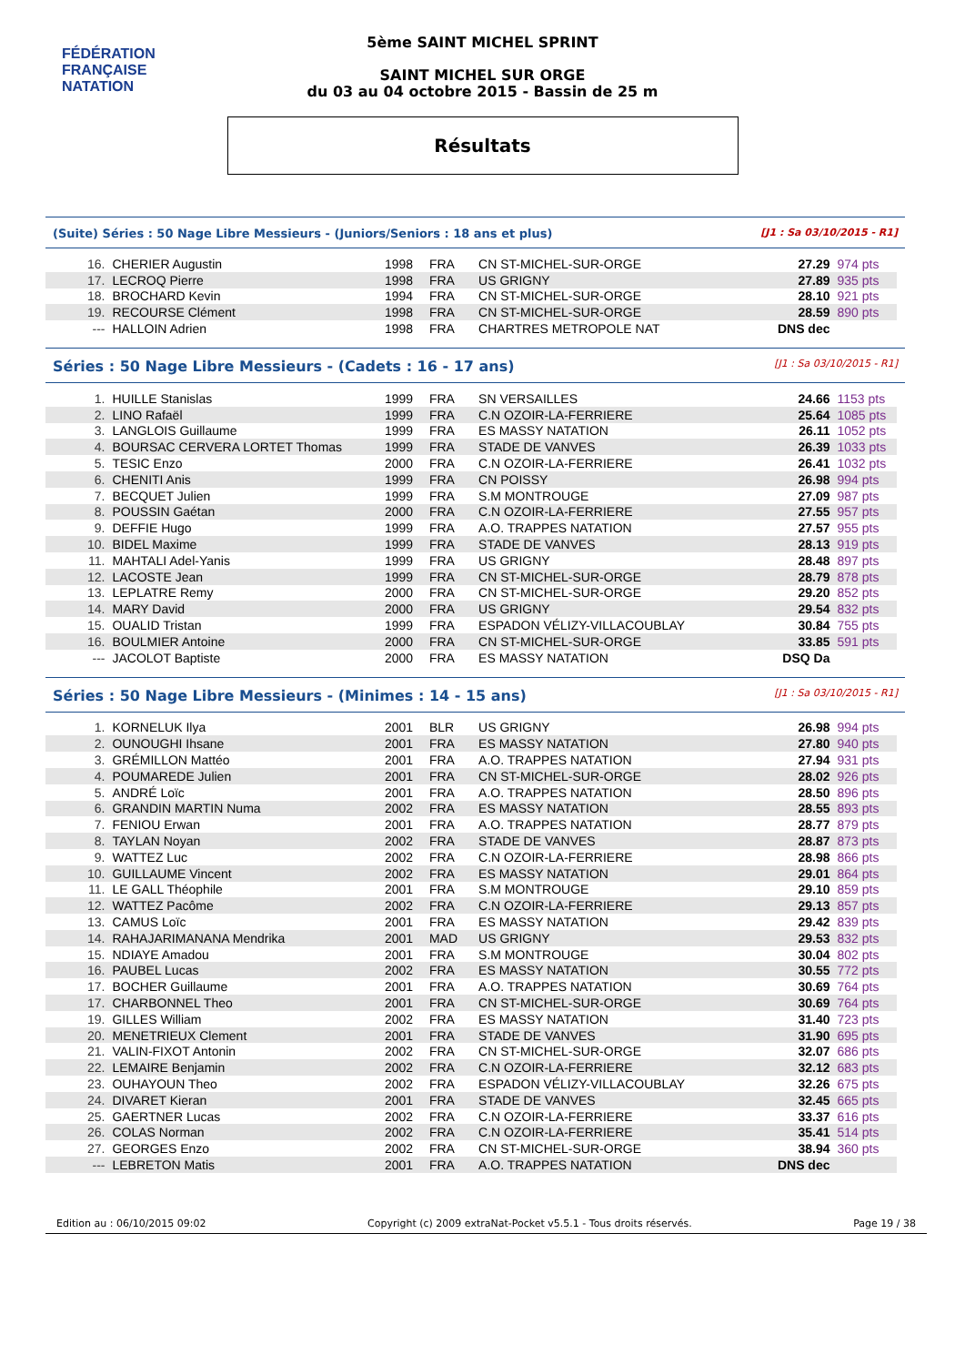FÉDÉRATION FRANÇAISE
NATATION
5ème SAINT MICHEL SPRINT
SAINT MICHEL SUR ORGE
du 03 au 04 octobre 2015 - Bassin de 25 m
Résultats
(Suite) Séries : 50 Nage Libre Messieurs - (Juniors/Seniors : 18 ans et plus) [J1 : Sa 03/10/2015 - R1]
| 16. | CHERIER Augustin | 1998 | FRA | CN ST-MICHEL-SUR-ORGE | 27.29 | 974 pts |
| 17. | LECROQ Pierre | 1998 | FRA | US GRIGNY | 27.89 | 935 pts |
| 18. | BROCHARD Kevin | 1994 | FRA | CN ST-MICHEL-SUR-ORGE | 28.10 | 921 pts |
| 19. | RECOURSE Clément | 1998 | FRA | CN ST-MICHEL-SUR-ORGE | 28.59 | 890 pts |
| --- | HALLOIN Adrien | 1998 | FRA | CHARTRES METROPOLE NAT | DNS dec | |
Séries : 50 Nage Libre Messieurs - (Cadets : 16 - 17 ans) [J1 : Sa 03/10/2015 - R1]
| 1. | HUILLE Stanislas | 1999 | FRA | SN VERSAILLES | 24.66 | 1153 pts |
| 2. | LINO Rafaël | 1999 | FRA | C.N OZOIR-LA-FERRIERE | 25.64 | 1085 pts |
| 3. | LANGLOIS Guillaume | 1999 | FRA | ES MASSY NATATION | 26.11 | 1052 pts |
| 4. | BOURSAC CERVERA LORTET Thomas | 1999 | FRA | STADE DE VANVES | 26.39 | 1033 pts |
| 5. | TESIC Enzo | 2000 | FRA | C.N OZOIR-LA-FERRIERE | 26.41 | 1032 pts |
| 6. | CHENITI Anis | 1999 | FRA | CN POISSY | 26.98 | 994 pts |
| 7. | BECQUET Julien | 1999 | FRA | S.M MONTROUGE | 27.09 | 987 pts |
| 8. | POUSSIN Gaétan | 2000 | FRA | C.N OZOIR-LA-FERRIERE | 27.55 | 957 pts |
| 9. | DEFFIE Hugo | 1999 | FRA | A.O. TRAPPES NATATION | 27.57 | 955 pts |
| 10. | BIDEL Maxime | 1999 | FRA | STADE DE VANVES | 28.13 | 919 pts |
| 11. | MAHTALI Adel-Yanis | 1999 | FRA | US GRIGNY | 28.48 | 897 pts |
| 12. | LACOSTE Jean | 1999 | FRA | CN ST-MICHEL-SUR-ORGE | 28.79 | 878 pts |
| 13. | LEPLATRE Remy | 2000 | FRA | CN ST-MICHEL-SUR-ORGE | 29.20 | 852 pts |
| 14. | MARY David | 2000 | FRA | US GRIGNY | 29.54 | 832 pts |
| 15. | OUALID Tristan | 1999 | FRA | ESPADON VÉLIZY-VILLACOUBLAY | 30.84 | 755 pts |
| 16. | BOULMIER Antoine | 2000 | FRA | CN ST-MICHEL-SUR-ORGE | 33.85 | 591 pts |
| --- | JACOLOT Baptiste | 2000 | FRA | ES MASSY NATATION | DSQ Da | |
Séries : 50 Nage Libre Messieurs - (Minimes : 14 - 15 ans) [J1 : Sa 03/10/2015 - R1]
| 1. | KORNELUK Ilya | 2001 | BLR | US GRIGNY | 26.98 | 994 pts |
| 2. | OUNOUGHI Ihsane | 2001 | FRA | ES MASSY NATATION | 27.80 | 940 pts |
| 3. | GRÉMILLON Mattéo | 2001 | FRA | A.O. TRAPPES NATATION | 27.94 | 931 pts |
| 4. | POUMAREDE Julien | 2001 | FRA | CN ST-MICHEL-SUR-ORGE | 28.02 | 926 pts |
| 5. | ANDRÉ Loïc | 2001 | FRA | A.O. TRAPPES NATATION | 28.50 | 896 pts |
| 6. | GRANDIN MARTIN Numa | 2002 | FRA | ES MASSY NATATION | 28.55 | 893 pts |
| 7. | FENIOU Erwan | 2001 | FRA | A.O. TRAPPES NATATION | 28.77 | 879 pts |
| 8. | TAYLAN Noyan | 2002 | FRA | STADE DE VANVES | 28.87 | 873 pts |
| 9. | WATTEZ Luc | 2002 | FRA | C.N OZOIR-LA-FERRIERE | 28.98 | 866 pts |
| 10. | GUILLAUME Vincent | 2002 | FRA | ES MASSY NATATION | 29.01 | 864 pts |
| 11. | LE GALL Théophile | 2001 | FRA | S.M MONTROUGE | 29.10 | 859 pts |
| 12. | WATTEZ Pacôme | 2002 | FRA | C.N OZOIR-LA-FERRIERE | 29.13 | 857 pts |
| 13. | CAMUS Loïc | 2001 | FRA | ES MASSY NATATION | 29.42 | 839 pts |
| 14. | RAHAJARIMANANA Mendrika | 2001 | MAD | US GRIGNY | 29.53 | 832 pts |
| 15. | NDIAYE Amadou | 2001 | FRA | S.M MONTROUGE | 30.04 | 802 pts |
| 16. | PAUBEL Lucas | 2002 | FRA | ES MASSY NATATION | 30.55 | 772 pts |
| 17. | BOCHER Guillaume | 2001 | FRA | A.O. TRAPPES NATATION | 30.69 | 764 pts |
| 17. | CHARBONNEL Theo | 2001 | FRA | CN ST-MICHEL-SUR-ORGE | 30.69 | 764 pts |
| 19. | GILLES William | 2002 | FRA | ES MASSY NATATION | 31.40 | 723 pts |
| 20. | MENETRIEUX Clement | 2001 | FRA | STADE DE VANVES | 31.90 | 695 pts |
| 21. | VALIN-FIXOT Antonin | 2002 | FRA | CN ST-MICHEL-SUR-ORGE | 32.07 | 686 pts |
| 22. | LEMAIRE Benjamin | 2002 | FRA | C.N OZOIR-LA-FERRIERE | 32.12 | 683 pts |
| 23. | OUHAYOUN Theo | 2002 | FRA | ESPADON VÉLIZY-VILLACOUBLAY | 32.26 | 675 pts |
| 24. | DIVARET Kieran | 2001 | FRA | STADE DE VANVES | 32.45 | 665 pts |
| 25. | GAERTNER Lucas | 2002 | FRA | C.N OZOIR-LA-FERRIERE | 33.37 | 616 pts |
| 26. | COLAS Norman | 2002 | FRA | C.N OZOIR-LA-FERRIERE | 35.41 | 514 pts |
| 27. | GEORGES Enzo | 2002 | FRA | CN ST-MICHEL-SUR-ORGE | 38.94 | 360 pts |
| --- | LEBRETON Matis | 2001 | FRA | A.O. TRAPPES NATATION | DNS dec | |
Edition au : 06/10/2015 09:02 Copyright (c) 2009 extraNat-Pocket v5.5.1 - Tous droits réservés. Page 19 / 38